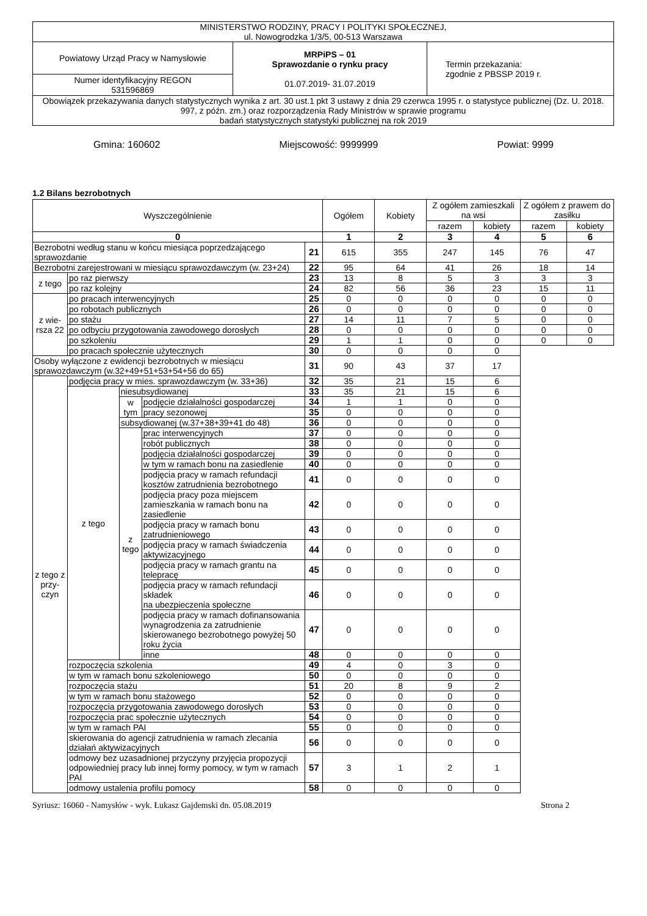| MINISTERSTWO RODZINY, PRACY I POLITYKI SPOŁECZNEJ, ul. Nowogrodzka 1/3/5, 00-513 Warszawa | | |
| Powiatowy Urząd Pracy w Namysłowie | MRPiPS – 01 Sprawozdanie o rynku pracy 01.07.2019- 31.07.2019 | Termin przekazania: zgodnie z PBSSP 2019 r. |
| Numer identyfikacyjny REGON 531596869 | | |
| Obowiązek przekazywania danych statystycznych wynika z art. 30 ust.1 pkt 3 ustawy z dnia 29 czerwca 1995 r. o statystyce publicznej (Dz. U. 2018. 997, z późn. zm.) oraz rozporządzenia Rady Ministrów w sprawie programu badań statystycznych statystyki publicznej na rok 2019 | | |
Gmina: 160602 Miejscowość: 9999999 Powiat: 9999
1.2 Bilans bezrobotnych
| Wyszczególnienie | | | | | Ogółem | Kobiety | Z ogółem zamieszkali na wsi | | Z ogółem z prawem do zasiłku | |
| --- | --- | --- | --- | --- | --- | --- | --- | --- | --- | --- |
| | | | | | | | razem | kobiety | razem | kobiety |
| 0 | | | | | 1 | 2 | 3 | 4 | 5 | 6 |
| Bezrobotni według stanu w końcu miesiąca poprzedzającego sprawozdanie | | | | 21 | 615 | 355 | 247 | 145 | 76 | 47 |
| Bezrobotni zarejestrowani w miesiącu sprawozdawczym (w. 23+24) | | | | 22 | 95 | 64 | 41 | 26 | 18 | 14 |
| z tego | po raz pierwszy | | | 23 | 13 | 8 | 5 | 3 | 3 | 3 |
| | po raz kolejny | | | 24 | 82 | 56 | 36 | 23 | 15 | 11 |
| z wie-rsza 22 | po pracach interwencyjnych | | | 25 | 0 | 0 | 0 | 0 | 0 | 0 |
| | po robotach publicznych | | | 26 | 0 | 0 | 0 | 0 | 0 | 0 |
| | po stażu | | | 27 | 14 | 11 | 7 | 5 | 0 | 0 |
| | po odbyciu przygotowania zawodowego dorosłych | | | 28 | 0 | 0 | 0 | 0 | 0 | 0 |
| | po szkoleniu | | | 29 | 1 | 1 | 0 | 0 | 0 | 0 |
| | po pracach społecznie użytecznych | | | 30 | 0 | 0 | 0 | 0 | | |
| Osoby wyłączone z ewidencji bezrobotnych w miesiącu sprawozdawczym (w.32+49+51+53+54+56 do 65) | | | | 31 | 90 | 43 | 37 | 17 | | |
| z tego z przy-czyn | podjęcia pracy w mies. sprawozdawczym (w. 33+36) | | | 32 | 35 | 21 | 15 | 6 | | |
| | z tego | niesubsydiowanej | | 33 | 35 | 21 | 15 | 6 | | |
| | | w tym | podjęcie działalności gospodarczej | 34 | 1 | 1 | 0 | 0 | | |
| | | | pracy sezonowej | 35 | 0 | 0 | 0 | 0 | | |
| | | subsydiowanej (w.37+38+39+41 do 48) | | 36 | 0 | 0 | 0 | 0 | | |
| | | z tego | prac interwencyjnych | 37 | 0 | 0 | 0 | 0 | | |
| | | | robót publicznych | 38 | 0 | 0 | 0 | 0 | | |
| | | | podjęcia działalności gospodarczej | 39 | 0 | 0 | 0 | 0 | | |
| | | | w tym w ramach bonu na zasiedlenie | 40 | 0 | 0 | 0 | 0 | | |
| | | | podjęcia pracy w ramach refundacji kosztów zatrudnienia bezrobotnego | 41 | 0 | 0 | 0 | 0 | | |
| | | | podjęcia pracy poza miejscem zamieszkania w ramach bonu na zasiedlenie | 42 | 0 | 0 | 0 | 0 | | |
| | | | podjęcia pracy w ramach bonu zatrudnieniowego | 43 | 0 | 0 | 0 | 0 | | |
| | | | podjęcia pracy w ramach świadczenia aktywizacyjnego | 44 | 0 | 0 | 0 | 0 | | |
| | | | podjęcia pracy w ramach grantu na telepracę | 45 | 0 | 0 | 0 | 0 | | |
| | | | podjęcia pracy w ramach refundacji składek na ubezpieczenia społeczne | 46 | 0 | 0 | 0 | 0 | | |
| | | | podjęcia pracy w ramach dofinansowania wynagrodzenia za zatrudnienie skierowanego bezrobotnego powyżej 50 roku życia | 47 | 0 | 0 | 0 | 0 | | |
| | | | inne | 48 | 0 | 0 | 0 | 0 | | |
| | rozpoczęcia szkolenia | | | 49 | 4 | 0 | 3 | 0 | | |
| | w tym w ramach bonu szkoleniowego | | | 50 | 0 | 0 | 0 | 0 | | |
| | rozpoczęcia stażu | | | 51 | 20 | 8 | 9 | 2 | | |
| | w tym w ramach bonu stażowego | | | 52 | 0 | 0 | 0 | 0 | | |
| | rozpoczęcia przygotowania zawodowego dorosłych | | | 53 | 0 | 0 | 0 | 0 | | |
| | rozpoczęcia prac społecznie użytecznych | | | 54 | 0 | 0 | 0 | 0 | | |
| | w tym w ramach PAI | | | 55 | 0 | 0 | 0 | 0 | | |
| | skierowania do agencji zatrudnienia w ramach zlecania działań aktywizacyjnych | | | 56 | 0 | 0 | 0 | 0 | | |
| | odmowy bez uzasadnionej przyczyny przyjęcia propozycji odpowiedniej pracy lub innej formy pomocy, w tym w ramach PAI | | | 57 | 3 | 1 | 2 | 1 | | |
| | odmowy ustalenia profilu pomocy | | | 58 | 0 | 0 | 0 | 0 | | |
Syriusz: 16060 - Namysłów - wyk. Łukasz Gajdemski dn. 05.08.2019 Strona 2